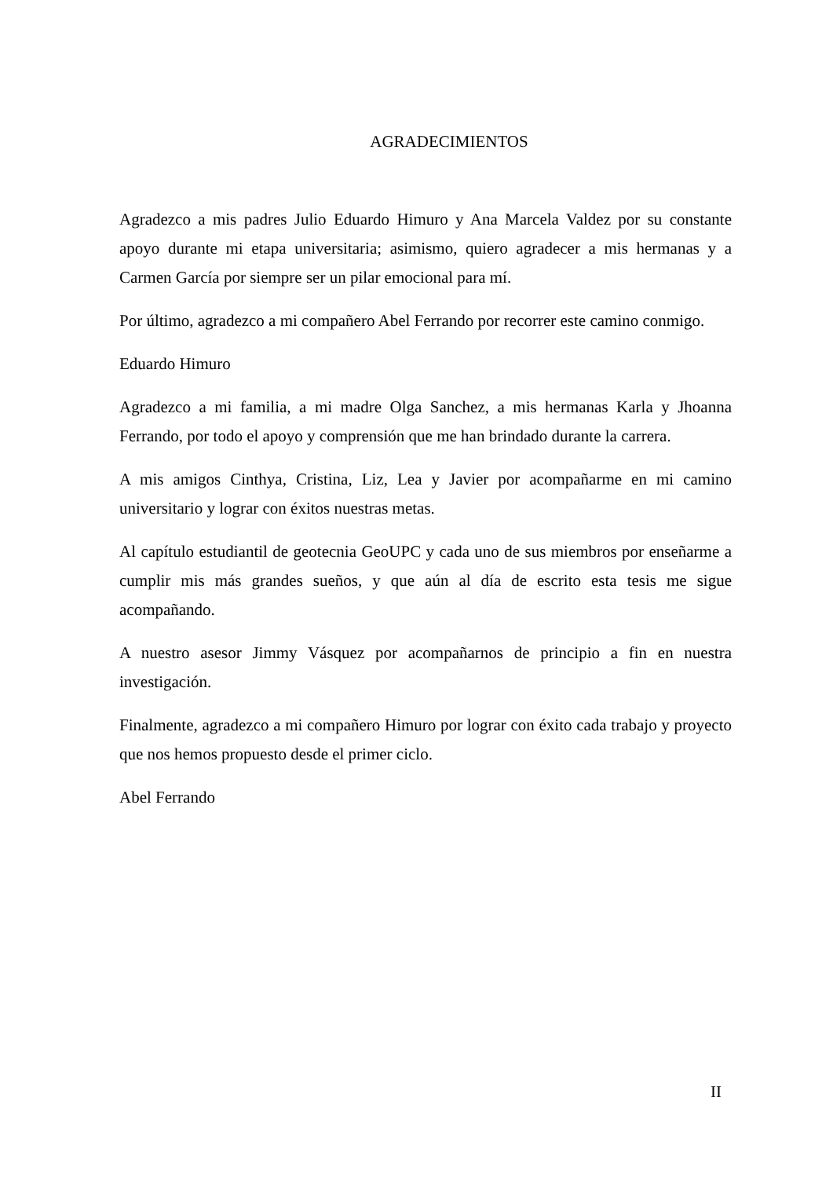AGRADECIMIENTOS
Agradezco a mis padres Julio Eduardo Himuro y Ana Marcela Valdez por su constante apoyo durante mi etapa universitaria; asimismo, quiero agradecer a mis hermanas y a Carmen García por siempre ser un pilar emocional para mí.
Por último, agradezco a mi compañero Abel Ferrando por recorrer este camino conmigo.
Eduardo Himuro
Agradezco a mi familia, a mi madre Olga Sanchez, a mis hermanas Karla y Jhoanna Ferrando, por todo el apoyo y comprensión que me han brindado durante la carrera.
A mis amigos Cinthya, Cristina, Liz, Lea y Javier por acompañarme en mi camino universitario y lograr con éxitos nuestras metas.
Al capítulo estudiantil de geotecnia GeoUPC y cada uno de sus miembros por enseñarme a cumplir mis más grandes sueños, y que aún al día de escrito esta tesis me sigue acompañando.
A nuestro asesor Jimmy Vásquez por acompañarnos de principio a fin en nuestra investigación.
Finalmente, agradezco a mi compañero Himuro por lograr con éxito cada trabajo y proyecto que nos hemos propuesto desde el primer ciclo.
Abel Ferrando
II